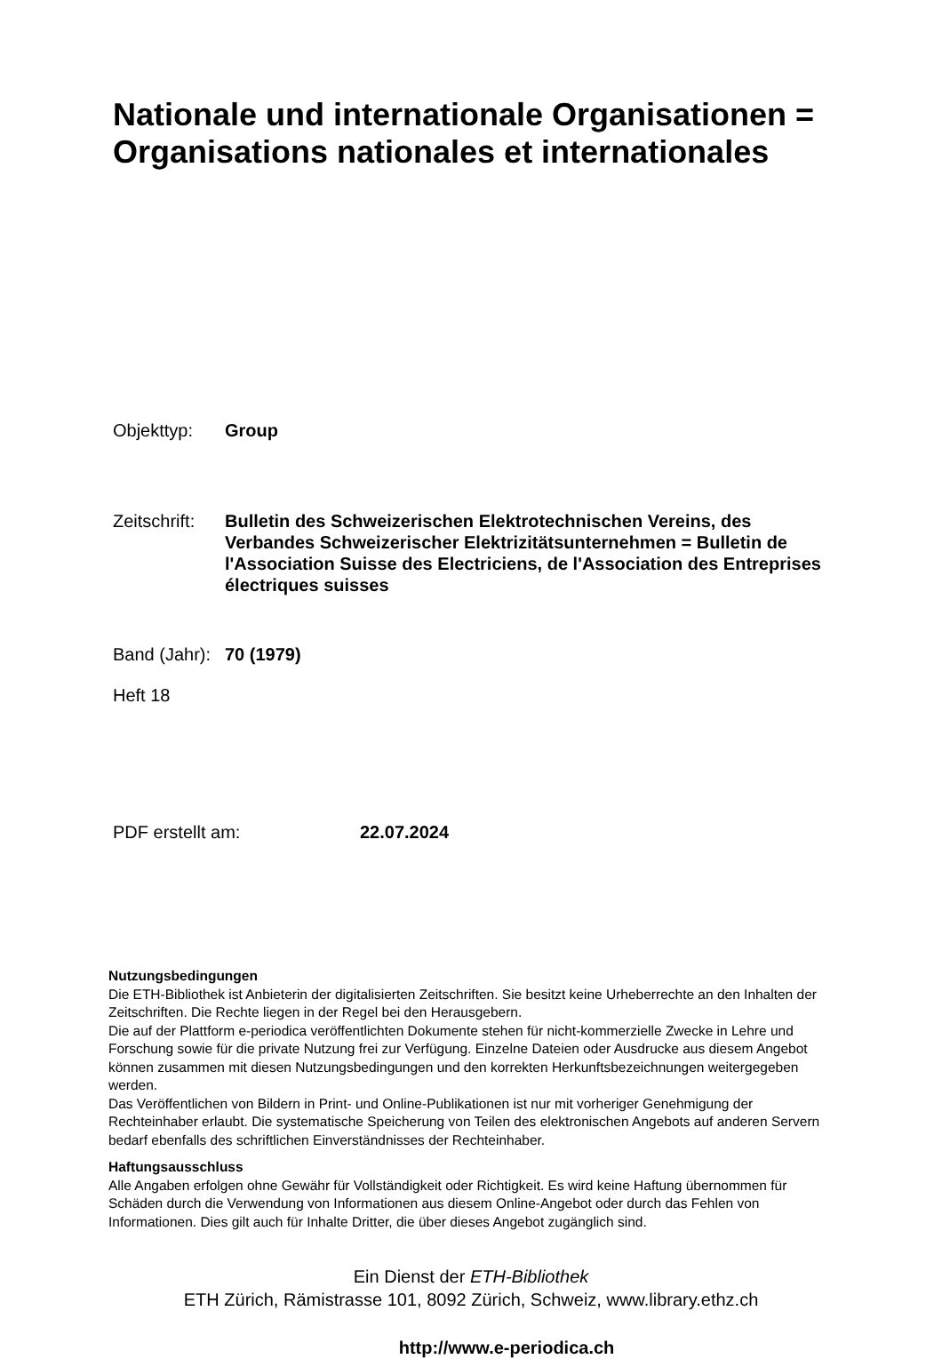Nationale und internationale Organisationen =
Organisations nationales et internationales
Objekttyp: Group
Zeitschrift:
Bulletin des Schweizerischen Elektrotechnischen Vereins, des Verbandes Schweizerischer Elektrizitätsunternehmen = Bulletin de l'Association Suisse des Electriciens, de l'Association des Entreprises électriques suisses
Band (Jahr):
70 (1979)
Heft 18
PDF erstellt am: 22.07.2024
Nutzungsbedingungen
Die ETH-Bibliothek ist Anbieterin der digitalisierten Zeitschriften. Sie besitzt keine Urheberrechte an den Inhalten der Zeitschriften. Die Rechte liegen in der Regel bei den Herausgebern.
Die auf der Plattform e-periodica veröffentlichten Dokumente stehen für nicht-kommerzielle Zwecke in Lehre und Forschung sowie für die private Nutzung frei zur Verfügung. Einzelne Dateien oder Ausdrucke aus diesem Angebot können zusammen mit diesen Nutzungsbedingungen und den korrekten Herkunftsbezeichnungen weitergegeben werden.
Das Veröffentlichen von Bildern in Print- und Online-Publikationen ist nur mit vorheriger Genehmigung der Rechteinhaber erlaubt. Die systematische Speicherung von Teilen des elektronischen Angebots auf anderen Servern bedarf ebenfalls des schriftlichen Einverständnisses der Rechteinhaber.
Haftungsausschluss
Alle Angaben erfolgen ohne Gewähr für Vollständigkeit oder Richtigkeit. Es wird keine Haftung übernommen für Schäden durch die Verwendung von Informationen aus diesem Online-Angebot oder durch das Fehlen von Informationen. Dies gilt auch für Inhalte Dritter, die über dieses Angebot zugänglich sind.
Ein Dienst der ETH-Bibliothek
ETH Zürich, Rämistrasse 101, 8092 Zürich, Schweiz, www.library.ethz.ch
http://www.e-periodica.ch